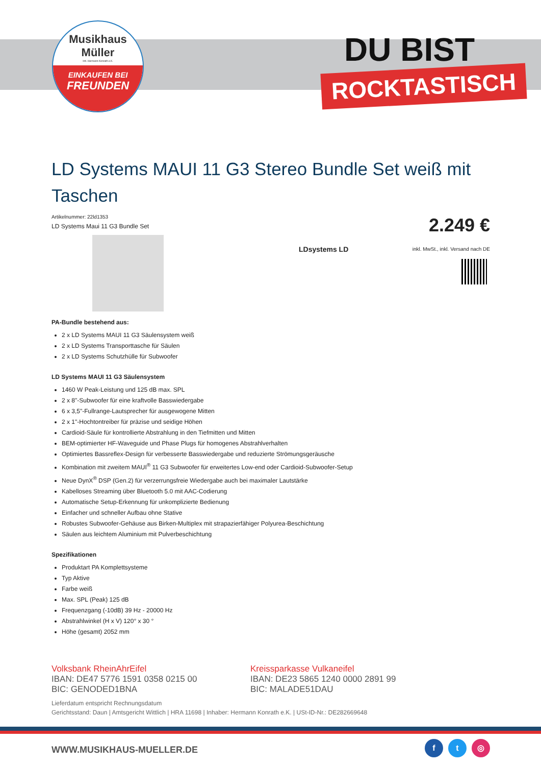Musikhaus
Müller
Inh. Hermann Konrath e.K.
EINKAUFEN BEI
FREUNDEN
DU BIST
ROCKTASTISCH
LD Systems MAUI 11 G3 Stereo Bundle Set weiß mit Taschen
Artikelnummer: 22ld1353
LD Systems Maui 11 G3 Bundle Set
2.249 €
inkl. MwSt., inkl. Versand nach DE
LDsystems LD
PA-Bundle bestehend aus:
2 x LD Systems MAUI 11 G3 Säulensystem weiß
2 x LD Systems Transporttasche für Säulen
2 x LD Systems Schutzhülle für Subwoofer
LD Systems MAUI 11 G3 Säulensystem
1460 W Peak-Leistung und 125 dB max. SPL
2 x 8"-Subwoofer für eine kraftvolle Basswiedergabe
6 x 3,5"-Fullrange-Lautsprecher für ausgewogene Mitten
2 x 1"-Hochtontreiber für präzise und seidige Höhen
Cardioid-Säule für kontrollierte Abstrahlung in den Tiefmitten und Mitten
BEM-optimierter HF-Waveguide und Phase Plugs für homogenes Abstrahlverhalten
Optimiertes Bassreflex-Design für verbesserte Basswiedergabe und reduzierte Strömungsgeräusche
Kombination mit zweitem MAUI<sup>®</sup> 11 G3 Subwoofer für erweitertes Low-end oder Cardioid-Subwoofer-Setup
Neue DynX<sup>®</sup> DSP (Gen.2) für verzerrungsfreie Wiedergabe auch bei maximaler Lautstärke
Kabelloses Streaming über Bluetooth 5.0 mit AAC-Codierung
Automatische Setup-Erkennung für unkomplizierte Bedienung
Einfacher und schneller Aufbau ohne Stative
Robustes Subwoofer-Gehäuse aus Birken-Multiplex mit strapazierfähiger Polyurea-Beschichtung
Säulen aus leichtem Aluminium mit Pulverbeschichtung
Spezifikationen
Produktart PA Komplettsysteme
Typ Aktive
Farbe weiß
Max. SPL (Peak) 125 dB
Frequenzgang (-10dB) 39 Hz - 20000 Hz
Abstrahlwinkel (H x V) 120° x 30 °
Höhe (gesamt) 2052 mm
Volksbank RheinAhrEifel
IBAN: DE47 5776 1591 0358 0215 00
BIC: GENODED1BNA
Kreissparkasse Vulkaneifel
IBAN: DE23 5865 1240 0000 2891 99
BIC: MALADE51DAU
Lieferdatum entspricht Rechnungsdatum
Gerichtsstand: Daun | Amtsgericht Wittlich | HRA 11698 | Inhaber: Hermann Konrath e.K. | USt-ID-Nr.: DE282669648
WWW.MUSIKHAUS-MUELLER.DE
f t ◎